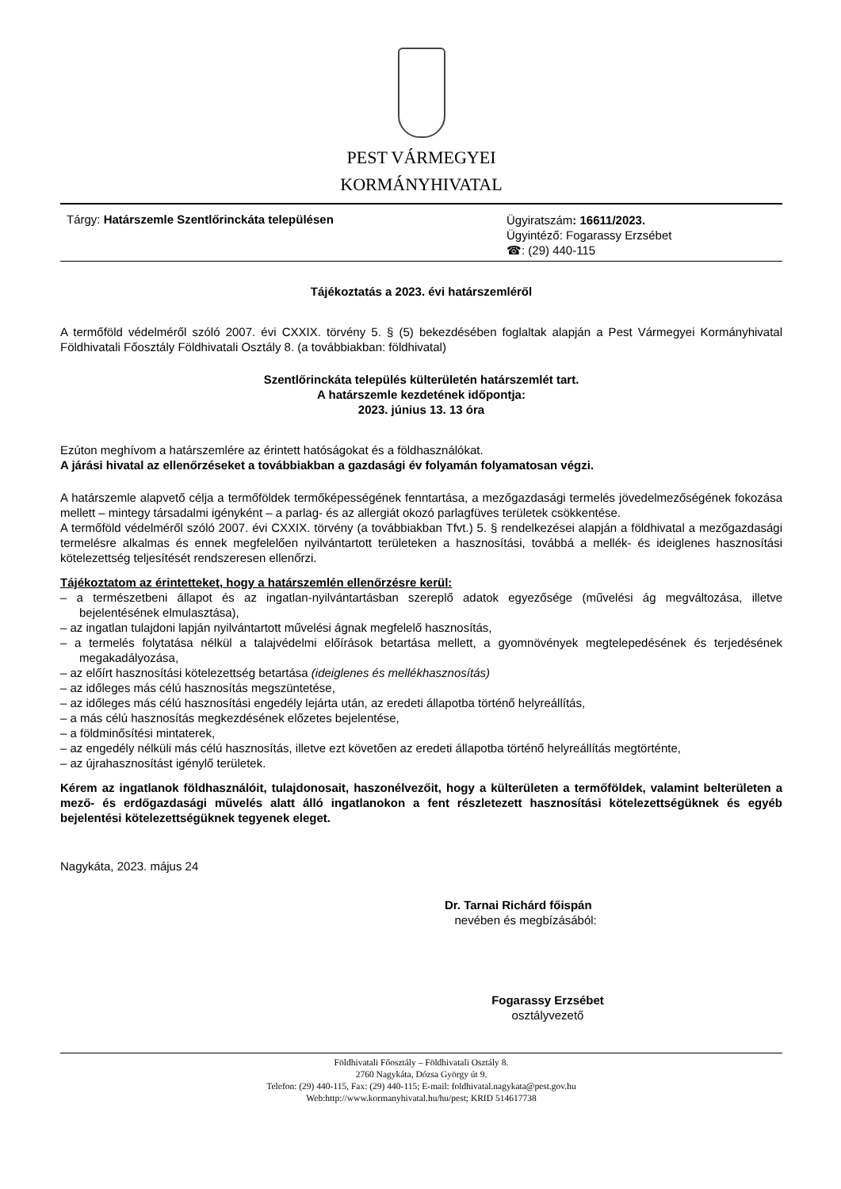PEST VÁRMEGYEI
KORMÁNYHIVATAL
Tárgy: Határszemle Szentlőrinckáta településen
Ügyiratszám: 16611/2023.
Ügyintéző: Fogarassy Erzsébet
☎: (29) 440-115
Tájékoztatás a 2023. évi határszemléről
A termőföld védelméről szóló 2007. évi CXXIX. törvény 5. § (5) bekezdésében foglaltak alapján a Pest Vármegyei Kormányhivatal Földhivatali Főosztály Földhivatali Osztály 8. (a továbbiakban: földhivatal)
Szentlőrinckáta település külterületén határszemlét tart.
A határszemle kezdetének időpontja:
2023. június 13. 13 óra
Ezúton meghívom a határszemlére az érintett hatóságokat és a földhasználókat.
A járási hivatal az ellenőrzéseket a továbbiakban a gazdasági év folyamán folyamatosan végzi.
A határszemle alapvető célja a termőföldek termőképességének fenntartása, a mezőgazdasági termelés jövedelmezőségének fokozása mellett – mintegy társadalmi igényként – a parlag- és az allergiát okozó parlagfüves területek csökkentése.
A termőföld védelméről szóló 2007. évi CXXIX. törvény (a továbbiakban Tfvt.) 5. § rendelkezései alapján a földhivatal a mezőgazdasági termelésre alkalmas és ennek megfelelően nyilvántartott területeken a hasznosítási, továbbá a mellék- és ideiglenes hasznosítási kötelezettség teljesítését rendszeresen ellenőrzi.
Tájékoztatom az érintetteket, hogy a határszemlén ellenőrzésre kerül:
– a természetbeni állapot és az ingatlan-nyilvántartásban szereplő adatok egyezősége (művelési ág megváltozása, illetve bejelentésének elmulasztása),
– az ingatlan tulajdoni lapján nyilvántartott művelési ágnak megfelelő hasznosítás,
– a termelés folytatása nélkül a talajvédelmi előírások betartása mellett, a gyomnövények megtelepedésének és terjedésének megakadályozása,
– az előírt hasznosítási kötelezettség betartása (ideiglenes és mellékhasznosítás)
– az időleges más célú hasznosítás megszüntetése,
– az időleges más célú hasznosítási engedély lejárta után, az eredeti állapotba történő helyreállítás,
– a más célú hasznosítás megkezdésének előzetes bejelentése,
– a földminősítési mintaterek,
– az engedély nélküli más célú hasznosítás, illetve ezt követően az eredeti állapotba történő helyreállítás megtörténte,
– az újrahasznosítást igénylő területek.
Kérem az ingatlanok földhasználóit, tulajdonosait, haszonélvezőit, hogy a külterületen a termőföldek, valamint belterületen a mező- és erdőgazdasági művelés alatt álló ingatlanokon a fent részletezett hasznosítási kötelezettségüknek és egyéb bejelentési kötelezettségüknek tegyenek eleget.
Nagykáta, 2023. május 24
Dr. Tarnai Richárd főispán
nevében és megbízásából:
Fogarassy Erzsébet
osztályvezető
Földhivatali Főosztály – Földhivatali Osztály 8.
2760 Nagykáta, Dózsa György út 9.
Telefon: (29) 440-115, Fax: (29) 440-115; E-mail: foldhivatal.nagykata@pest.gov.hu
Web:http://www.kormanyhivatal.hu/hu/pest; KRID 514617738